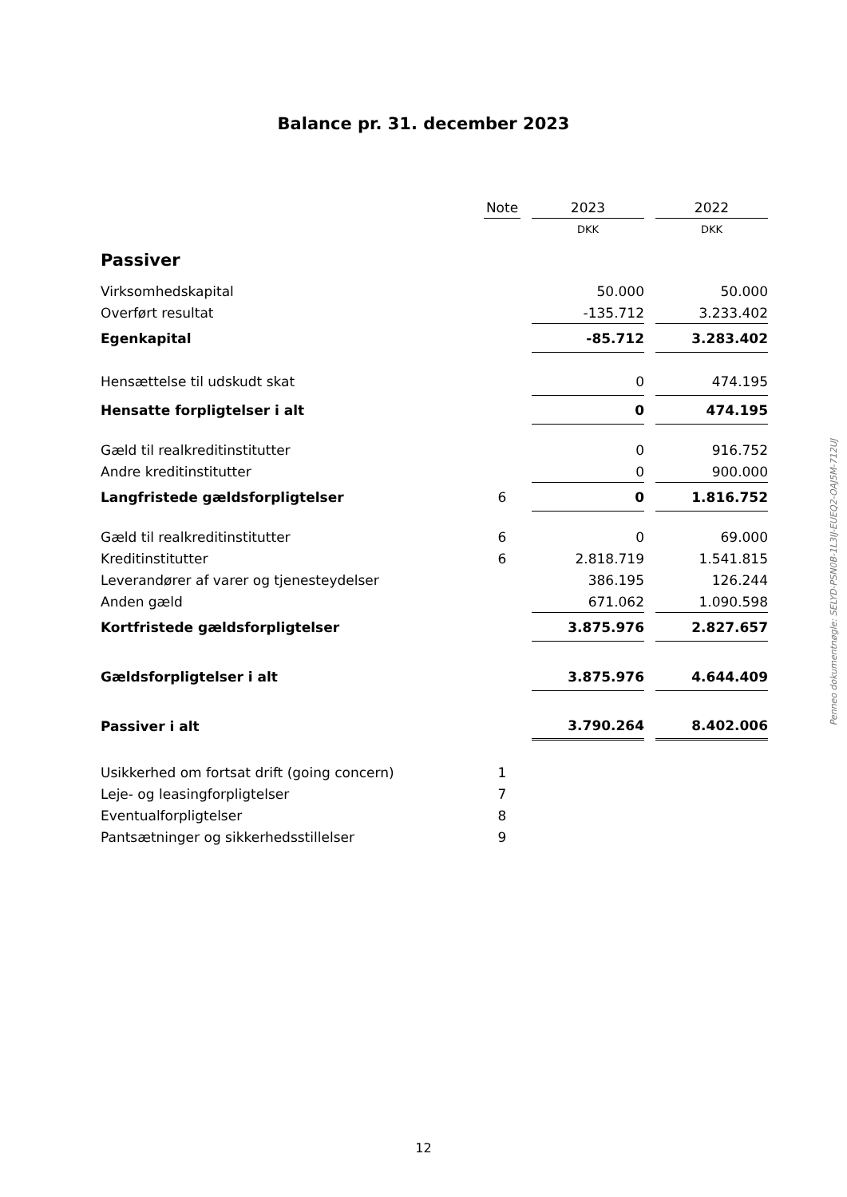Balance pr. 31. december 2023
| | Note | | 2023 | | 2022 |
| --- | --- | --- | --- | --- | --- |
| | | | DKK | | DKK |
| Passiver | | | | | |
| Virksomhedskapital | | | 50.000 | | 50.000 |
| Overført resultat | | | -135.712 | | 3.233.402 |
| Egenkapital | | | -85.712 | | 3.283.402 |
| Hensættelse til udskudt skat | | | 0 | | 474.195 |
| Hensatte forpligtelser i alt | | | 0 | | 474.195 |
| Gæld til realkreditinstitutter | | | 0 | | 916.752 |
| Andre kreditinstitutter | | | 0 | | 900.000 |
| Langfristede gældsforpligtelser | 6 | | 0 | | 1.816.752 |
| Gæld til realkreditinstitutter | 6 | | 0 | | 69.000 |
| Kreditinstitutter | 6 | | 2.818.719 | | 1.541.815 |
| Leverandører af varer og tjenesteydelser | | | 386.195 | | 126.244 |
| Anden gæld | | | 671.062 | | 1.090.598 |
| Kortfristede gældsforpligtelser | | | 3.875.976 | | 2.827.657 |
| Gældsforpligtelser i alt | | | 3.875.976 | | 4.644.409 |
| Passiver i alt | | | 3.790.264 | | 8.402.006 |
| Usikkerhed om fortsat drift (going concern) | 1 | | | | |
| Leje- og leasingforpligtelser | 7 | | | | |
| Eventualforpligtelser | 8 | | | | |
| Pantsætninger og sikkerhedsstillelser | 9 | | | | |
Penneo dokumentnøgle: SELYD-PSN0B-1L3IJ-EUEQ2-OAJ5M-712UJ
12